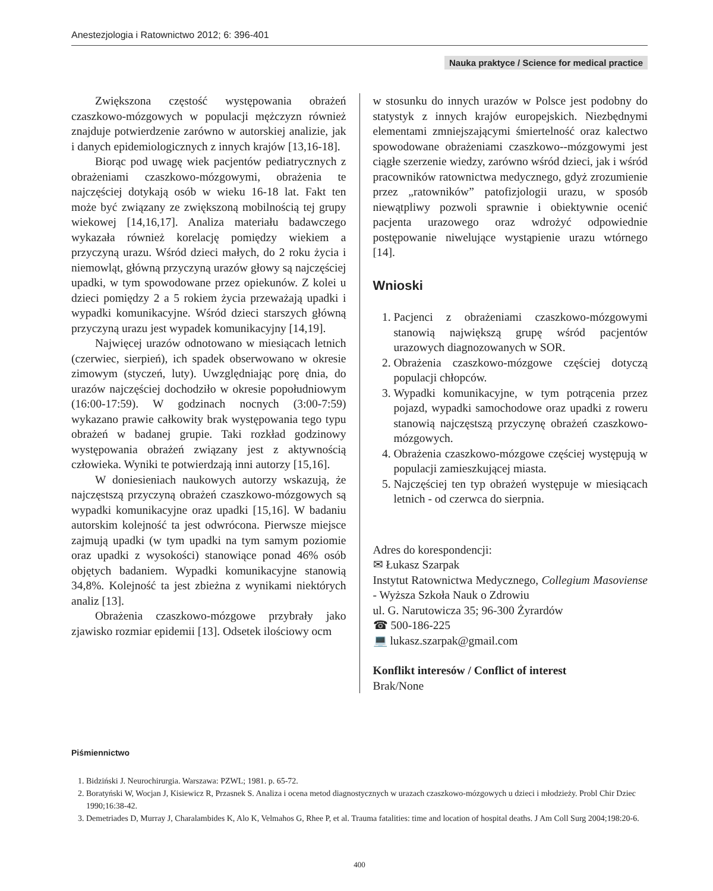Anestezjologia i Ratownictwo 2012; 6: 396-401
Nauka praktyce / Science for medical practice
Zwiększona częstość występowania obrażeń czaszkowo-mózgowych w populacji mężczyzn również znajduje potwierdzenie zarówno w autorskiej analizie, jak i danych epidemiologicznych z innych krajów [13,16-18].
Biorąc pod uwagę wiek pacjentów pediatrycznych z obrażeniami czaszkowo-mózgowymi, obrażenia te najczęściej dotykają osób w wieku 16-18 lat. Fakt ten może być związany ze zwiększoną mobilnością tej grupy wiekowej [14,16,17]. Analiza materiału badawczego wykazała również korelację pomiędzy wiekiem a przyczyną urazu. Wśród dzieci małych, do 2 roku życia i niemowląt, główną przyczyną urazów głowy są najczęściej upadki, w tym spowodowane przez opiekunów. Z kolei u dzieci pomiędzy 2 a 5 rokiem życia przeważają upadki i wypadki komunikacyjne. Wśród dzieci starszych główną przyczyną urazu jest wypadek komunikacyjny [14,19].
Najwięcej urazów odnotowano w miesiącach letnich (czerwiec, sierpień), ich spadek obserwowano w okresie zimowym (styczeń, luty). Uwzględniając porę dnia, do urazów najczęściej dochodziło w okresie popołudniowym (16:00-17:59). W godzinach nocnych (3:00-7:59) wykazano prawie całkowity brak występowania tego typu obrażeń w badanej grupie. Taki rozkład godzinowy występowania obrażeń związany jest z aktywnością człowieka. Wyniki te potwierdzają inni autorzy [15,16].
W doniesieniach naukowych autorzy wskazują, że najczęstszą przyczyną obrażeń czaszkowo-mózgowych są wypadki komunikacyjne oraz upadki [15,16]. W badaniu autorskim kolejność ta jest odwrócona. Pierwsze miejsce zajmują upadki (w tym upadki na tym samym poziomie oraz upadki z wysokości) stanowiące ponad 46% osób objętych badaniem. Wypadki komunikacyjne stanowią 34,8%. Kolejność ta jest zbieżna z wynikami niektórych analiz [13].
Obrażenia czaszkowo-mózgowe przybrały jako zjawisko rozmiar epidemii [13]. Odsetek ilościowy ocm
w stosunku do innych urazów w Polsce jest podobny do statystyk z innych krajów europejskich. Niezbędnymi elementami zmniejszającymi śmiertelność oraz kalectwo spowodowane obrażeniami czaszkowo--mózgowymi jest ciągłe szerzenie wiedzy, zarówno wśród dzieci, jak i wśród pracowników ratownictwa medycznego, gdyż zrozumienie przez „ratowników” patofizjologii urazu, w sposób niewątpliwy pozwoli sprawnie i obiektywnie ocenić pacjenta urazowego oraz wdrożyć odpowiednie postępowanie niwelujące wystąpienie urazu wtórnego [14].
Wnioski
1. Pacjenci z obrażeniami czaszkowo-mózgowymi stanowią największą grupę wśród pacjentów urazowych diagnozowanych w SOR.
2. Obrażenia czaszkowo-mózgowe częściej dotyczą populacji chłopców.
3. Wypadki komunikacyjne, w tym potrącenia przez pojazd, wypadki samochodowe oraz upadki z roweru stanowią najczęstszą przyczynę obrażeń czaszkowo-mózgowych.
4. Obrażenia czaszkowo-mózgowe częściej występują w populacji zamieszkującej miasta.
5. Najczęściej ten typ obrażeń występuje w miesiącach letnich - od czerwca do sierpnia.
Adres do korespondencji:
✉ Łukasz Szarpak
Instytut Ratownictwa Medycznego, Collegium Masoviense - Wyższa Szkoła Nauk o Zdrowiu
ul. G. Narutowicza 35; 96-300 Żyrardów
☎ 500-186-225
💻 lukasz.szarpak@gmail.com
Konflikt interesów / Conflict of interest
Brak/None
Piśmiennictwo
1. Bidziński J. Neurochirurgia. Warszawa: PZWL; 1981. p. 65-72.
2. Boratyński W, Wocjan J, Kisiewicz R, Przasnek S. Analiza i ocena metod diagnostycznych w urazach czaszkowo-mózgowych u dzieci i młodzieży. Probl Chir Dziec 1990;16:38-42.
3. Demetriades D, Murray J, Charalambides K, Alo K, Velmahos G, Rhee P, et al. Trauma fatalities: time and location of hospital deaths. J Am Coll Surg 2004;198:20-6.
400